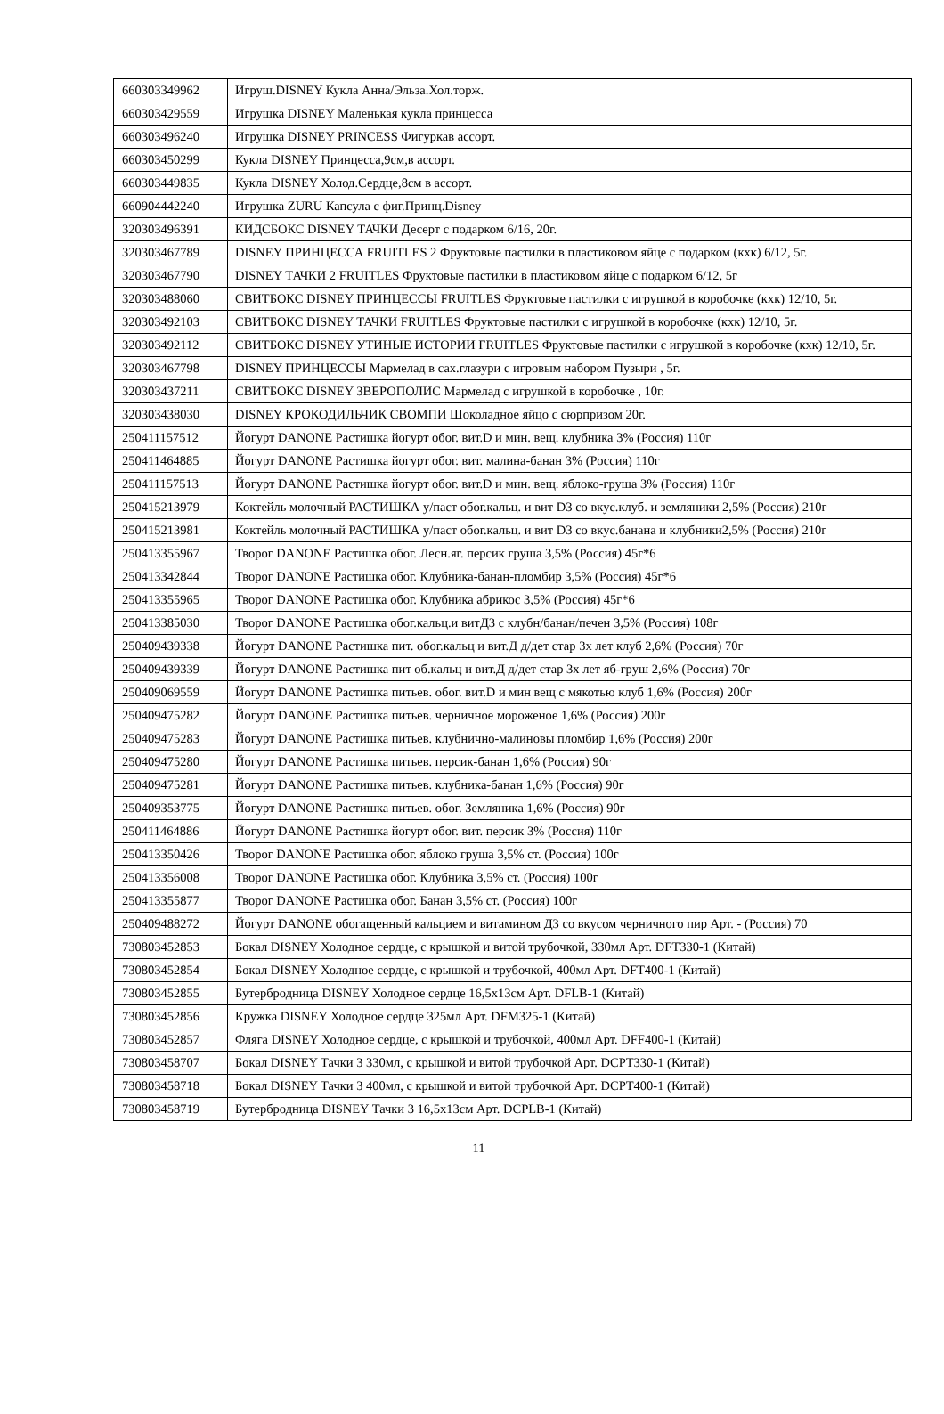| 660303349962 | Игруш.DISNEY Кукла Анна/Эльза.Хол.торж. |
| 660303429559 | Игрушка DISNEY Маленькая кукла принцесса |
| 660303496240 | Игрушка DISNEY PRINCESS Фигуркав ассорт. |
| 660303450299 | Кукла DISNEY Принцесса,9см,в ассорт. |
| 660303449835 | Кукла DISNEY Холод.Сердце,8см в ассорт. |
| 660904442240 | Игрушка ZURU Капсула с фиг.Принц.Disney |
| 320303496391 | КИДСБОКС DISNEY ТАЧКИ Десерт с подарком 6/16, 20г. |
| 320303467789 | DISNEY ПРИНЦЕССА FRUITLES 2 Фруктовые пастилки в пластиковом яйце с подарком (кхк) 6/12, 5г. |
| 320303467790 | DISNEY ТАЧКИ 2 FRUITLES Фруктовые пастилки в пластиковом яйце с подарком 6/12, 5г |
| 320303488060 | СВИТБОКС DISNEY ПРИНЦЕССЫ FRUITLES Фруктовые пастилки с игрушкой в коробочке (кхк) 12/10, 5г. |
| 320303492103 | СВИТБОКС DISNEY ТАЧКИ FRUITLES Фруктовые пастилки с игрушкой в коробочке (кхк) 12/10, 5г. |
| 320303492112 | СВИТБОКС DISNEY УТИНЫЕ ИСТОРИИ FRUITLES Фруктовые пастилки с игрушкой в коробочке (кхк) 12/10, 5г. |
| 320303467798 | DISNEY ПРИНЦЕССЫ Мармелад в сах.глазури с игровым набором Пузыри , 5г. |
| 320303437211 | СВИТБОКС DISNEY ЗВЕРОПОЛИС Мармелад с игрушкой в коробочке , 10г. |
| 320303438030 | DISNEY КРОКОДИЛЬЧИК СВОМПИ Шоколадное яйцо с сюрпризом 20г. |
| 250411157512 | Йогурт DANONE Растишка йогурт обог. вит.D и мин. вещ. клубника 3% (Россия) 110г |
| 250411464885 | Йогурт DANONE Растишка йогурт обог. вит. малина-банан 3% (Россия) 110г |
| 250411157513 | Йогурт DANONE Растишка йогурт обог. вит.D и мин. вещ. яблоко-груша 3% (Россия) 110г |
| 250415213979 | Коктейль молочный РАСТИШКА у/паст обог.кальц. и вит D3 со вкус.клуб. и земляники 2,5% (Россия) 210г |
| 250415213981 | Коктейль молочный РАСТИШКА у/паст обог.кальц. и вит D3 со вкус.банана и клубники2,5% (Россия) 210г |
| 250413355967 | Творог DANONE Растишка обог. Лесн.яг. персик груша 3,5% (Россия) 45г*6 |
| 250413342844 | Творог DANONE Растишка обог. Клубника-банан-пломбир 3,5% (Россия) 45г*6 |
| 250413355965 | Творог DANONE Растишка обог. Клубника абрикос 3,5% (Россия) 45г*6 |
| 250413385030 | Творог DANONE Растишка обог.кальц.и витД3 с клубн/банан/печен 3,5% (Россия) 108г |
| 250409439338 | Йогурт DANONE Растишка пит. обог.кальц и вит.Д д/дет стар 3х лет клуб 2,6% (Россия) 70г |
| 250409439339 | Йогурт DANONE Растишка пит об.кальц и вит.Д д/дет стар 3х лет яб-груш 2,6% (Россия) 70г |
| 250409069559 | Йогурт DANONE Растишка питьев. обог. вит.D и мин вещ с мякотью клуб 1,6% (Россия) 200г |
| 250409475282 | Йогурт DANONE Растишка питьев. черничное мороженое 1,6% (Россия) 200г |
| 250409475283 | Йогурт DANONE Растишка питьев. клубнично-малиновы пломбир 1,6% (Россия) 200г |
| 250409475280 | Йогурт DANONE Растишка питьев. персик-банан 1,6% (Россия) 90г |
| 250409475281 | Йогурт DANONE Растишка питьев. клубника-банан 1,6% (Россия) 90г |
| 250409353775 | Йогурт DANONE Растишка питьев. обог. Земляника 1,6% (Россия) 90г |
| 250411464886 | Йогурт DANONE Растишка йогурт обог. вит. персик 3% (Россия) 110г |
| 250413350426 | Творог DANONE Растишка обог. яблоко груша 3,5% ст. (Россия) 100г |
| 250413356008 | Творог DANONE Растишка обог. Клубника 3,5% ст. (Россия) 100г |
| 250413355877 | Творог DANONE Растишка обог. Банан 3,5% ст. (Россия) 100г |
| 250409488272 | Йогурт DANONE обогащенный кальцием и витамином Д3 со вкусом черничного пир Арт. - (Россия) 70 |
| 730803452853 | Бокал DISNEY Холодное сердце, с крышкой и витой трубочкой, 330мл Арт. DFT330-1 (Китай) |
| 730803452854 | Бокал DISNEY Холодное сердце, с крышкой и трубочкой, 400мл Арт. DFT400-1 (Китай) |
| 730803452855 | Бутербродница DISNEY Холодное сердце 16,5х13см Арт. DFLB-1 (Китай) |
| 730803452856 | Кружка DISNEY Холодное сердце 325мл Арт. DFM325-1 (Китай) |
| 730803452857 | Фляга DISNEY Холодное сердце, с крышкой и трубочкой, 400мл Арт. DFF400-1 (Китай) |
| 730803458707 | Бокал DISNEY Тачки 3 330мл, с крышкой и витой трубочкой Арт. DCPT330-1 (Китай) |
| 730803458718 | Бокал DISNEY Тачки 3 400мл, с крышкой и витой трубочкой Арт. DCPT400-1 (Китай) |
| 730803458719 | Бутербродница DISNEY Тачки 3 16,5х13см Арт. DCPLB-1 (Китай) |
11